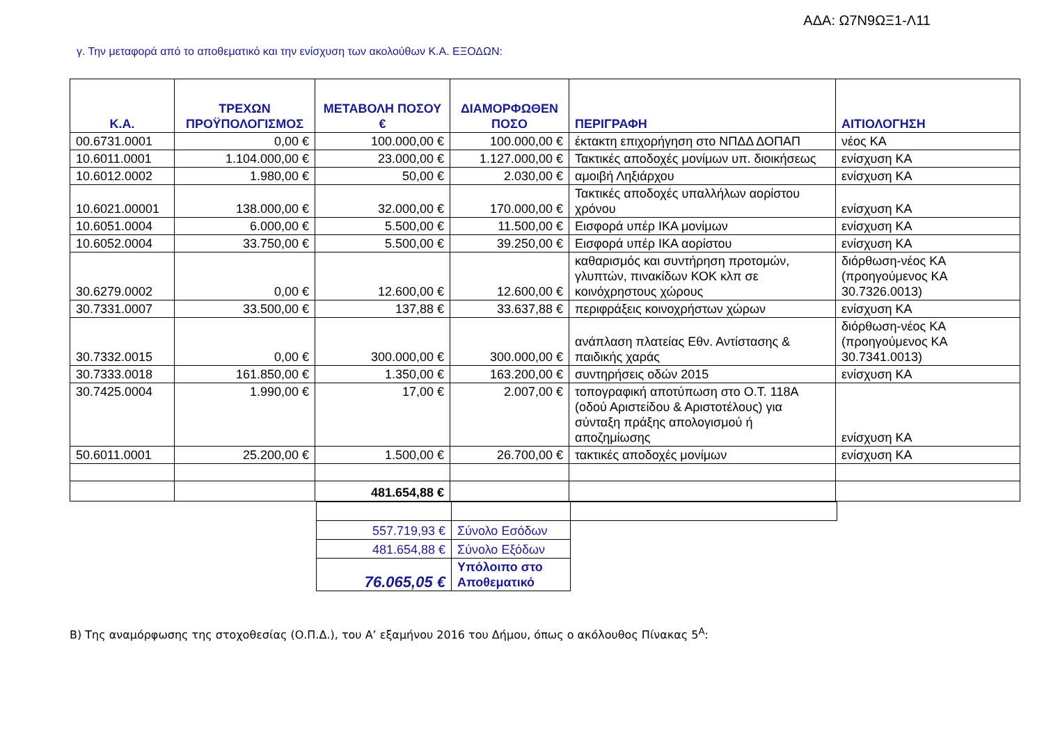ΑΔΑ: Ω7Ν9ΩΞ1-Λ11
γ. Την μεταφορά από το αποθεματικό και την ενίσχυση των ακολούθων Κ.Α. ΕΞΟΔΩΝ:
| Κ.Α. | ΤΡΕΧΩΝ ΠΡΟΫΠΟΛΟΓΙΣΜΟΣ | ΜΕΤΑΒΟΛΗ ΠΟΣΟΥ € | ΔΙΑΜΟΡΦΩΘΕΝ ΠΟΣΟ | ΠΕΡΙΓΡΑΦΗ | ΑΙΤΙΟΛΟΓΗΣΗ |
| --- | --- | --- | --- | --- | --- |
| 00.6731.0001 | 0,00 € | 100.000,00 € | 100.000,00 € | έκτακτη επιχορήγηση στο ΝΠΔΔ ΔΟΠΑΠ | νέος ΚΑ |
| 10.6011.0001 | 1.104.000,00 € | 23.000,00 € | 1.127.000,00 € | Τακτικές αποδοχές μονίμων υπ. διοικήσεως | ενίσχυση ΚΑ |
| 10.6012.0002 | 1.980,00 € | 50,00 € | 2.030,00 € | αμοιβή Ληξιάρχου | ενίσχυση ΚΑ |
| 10.6021.00001 | 138.000,00 € | 32.000,00 € | 170.000,00 € | Τακτικές αποδοχές υπαλλήλων αορίστου χρόνου | ενίσχυση ΚΑ |
| 10.6051.0004 | 6.000,00 € | 5.500,00 € | 11.500,00 € | Εισφορά υπέρ ΙΚΑ μονίμων | ενίσχυση ΚΑ |
| 10.6052.0004 | 33.750,00 € | 5.500,00 € | 39.250,00 € | Εισφορά υπέρ ΙΚΑ αορίστου | ενίσχυση ΚΑ |
| 30.6279.0002 | 0,00 € | 12.600,00 € | 12.600,00 € | καθαρισμός και συντήρηση προτομών, γλυπτών, πινακίδων ΚΟΚ κλπ σε κοινόχρηστους χώρους | διόρθωση-νέος ΚΑ (προηγούμενος ΚΑ 30.7326.0013) |
| 30.7331.0007 | 33.500,00 € | 137,88 € | 33.637,88 € | περιφράξεις κοινοχρήστων χώρων | ενίσχυση ΚΑ |
| 30.7332.0015 | 0,00 € | 300.000,00 € | 300.000,00 € | ανάπλαση πλατείας Εθν. Αντίστασης & παιδικής χαράς | διόρθωση-νέος ΚΑ (προηγούμενος ΚΑ 30.7341.0013) |
| 30.7333.0018 | 161.850,00 € | 1.350,00 € | 163.200,00 € | συντηρήσεις οδών 2015 | ενίσχυση ΚΑ |
| 30.7425.0004 | 1.990,00 € | 17,00 € | 2.007,00 € | τοπογραφική αποτύπωση στο Ο.Τ. 118Α (οδού Αριστείδου & Αριστοτέλους) για σύνταξη πράξης απολογισμού ή αποζημίωσης | ενίσχυση ΚΑ |
| 50.6011.0001 | 25.200,00 € | 1.500,00 € | 26.700,00 € | τακτικές αποδοχές μονίμων | ενίσχυση ΚΑ |
| | | 481.654,88 € | | | |
| 557.719,93 € | Σύνολο Εσόδων | |
| 481.654,88 € | Σύνολο Εξόδων | |
| 76.065,05 € | Υπόλοιπο στο Αποθεματικό | |
Β) Της αναμόρφωσης της στοχοθεσίας (Ο.Π.Δ.), του Α’ εξαμήνου 2016 του Δήμου, όπως ο ακόλουθος Πίνακας 5<sup>Α</sup>: